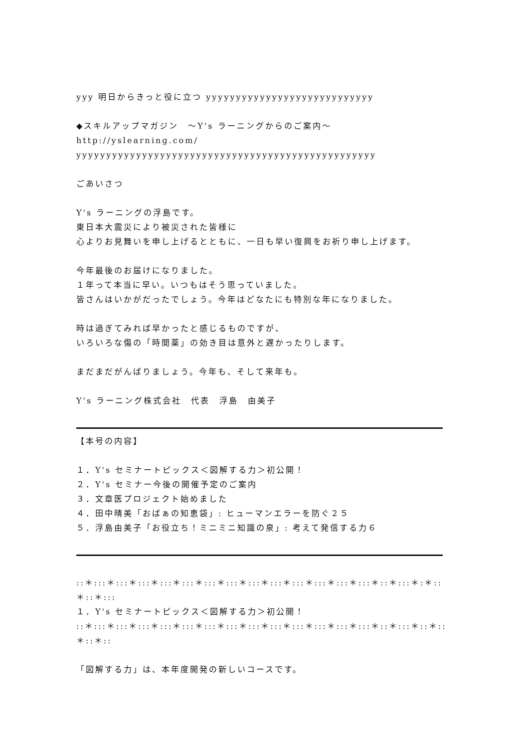yyy 明日からきっと役に立つ yyyyyyyyyyyyyyyyyyyyyyyyyyyy
◆スキルアップマガジン　～Y's ラーニングからのご案内～
http://yslearning.com/
yyyyyyyyyyyyyyyyyyyyyyyyyyyyyyyyyyyyyyyyyyyyyyyyyy
ごあいさつ
Y's ラーニングの浮島です。
東日本大震災により被災された皆様に
心よりお見舞いを申し上げるとともに、一日も早い復興をお祈り申し上げます。
今年最後のお届けになりました。
１年って本当に早い。いつもはそう思っていました。
皆さんはいかがだったでしょう。今年はどなたにも特別な年になりました。
時は過ぎてみれば早かったと感じるものですが、
いろいろな傷の「時間薬」の効き目は意外と遅かったりします。
まだまだがんばりましょう。今年も、そして来年も。
Y's ラーニング株式会社　代表　浮島　由美子
【本号の内容】
１．Y's セミナートピックス＜図解する力＞初公開！
２．Y's セミナー今後の開催予定のご案内
３．文章医プロジェクト始めました
４．田中晴美「おばぁの知恵袋」: ヒューマンエラーを防ぐ２５
５．浮島由美子「お役立ち！ミニミニ知識の泉」: 考えて発信する力６
::＊:::＊:::＊:::＊:::＊:::＊:::＊:::＊:::＊:::＊:::＊:::＊:::＊:::＊::＊:::＊:＊::＊::＊:::
１．Y's セミナートピックス＜図解する力＞初公開！
::＊:::＊:::＊:::＊:::＊:::＊:::＊:::＊:::＊:::＊:::＊:::＊:::＊:::＊::＊:::＊::＊::＊::＊::
「図解する力」は、本年度開発の新しいコースです。